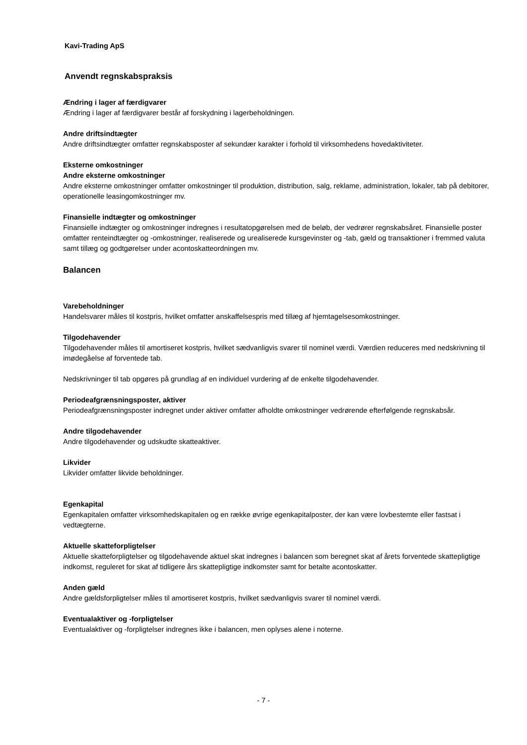Kavi-Trading ApS
Anvendt regnskabspraksis
Ændring i lager af færdigvarer
Ændring i lager af færdigvarer består af forskydning i lagerbeholdningen.
Andre driftsindtægter
Andre driftsindtægter omfatter regnskabsposter af sekundær karakter i forhold til virksomhedens hovedaktiviteter.
Eksterne omkostninger
Andre eksterne omkostninger
Andre eksterne omkostninger omfatter omkostninger til produktion, distribution, salg, reklame, administration, lokaler, tab på debitorer, operationelle leasingomkostninger mv.
Finansielle indtægter og omkostninger
Finansielle indtægter og omkostninger indregnes i resultatopgørelsen med de beløb, der vedrører regnskabsåret. Finansielle poster omfatter renteindtægter og -omkostninger, realiserede og urealiserede kursgevinster og -tab, gæld og transaktioner i fremmed valuta samt tillæg og godtgørelser under acontoskatteordningen mv.
Balancen
Varebeholdninger
Handelsvarer måles til kostpris, hvilket omfatter anskaffelsespris med tillæg af hjemtagelsesomkostninger.
Tilgodehavender
Tilgodehavender måles til amortiseret kostpris, hvilket sædvanligvis svarer til nominel værdi. Værdien reduceres med nedskrivning til imødegåelse af forventede tab.
Nedskrivninger til tab opgøres på grundlag af en individuel vurdering af de enkelte tilgodehavender.
Periodeafgrænsningsposter, aktiver
Periodeafgrænsningsposter indregnet under aktiver omfatter afholdte omkostninger vedrørende efterfølgende regnskabsår.
Andre tilgodehavender
Andre tilgodehavender og udskudte skatteaktiver.
Likvider
Likvider omfatter likvide beholdninger.
Egenkapital
Egenkapitalen omfatter virksomhedskapitalen og en række øvrige egenkapitalposter, der kan være lovbestemte eller fastsat i vedtægterne.
Aktuelle skatteforpligtelser
Aktuelle skatteforpligtelser og tilgodehavende aktuel skat indregnes i balancen som beregnet skat af årets forventede skattepligtige indkomst, reguleret for skat af tidligere års skattepligtige indkomster samt for betalte acontoskatter.
Anden gæld
Andre gældsforpligtelser måles til amortiseret kostpris, hvilket sædvanligvis svarer til nominel værdi.
Eventualaktiver og -forpligtelser
Eventualaktiver og -forpligtelser indregnes ikke i balancen, men oplyses alene i noterne.
- 7 -